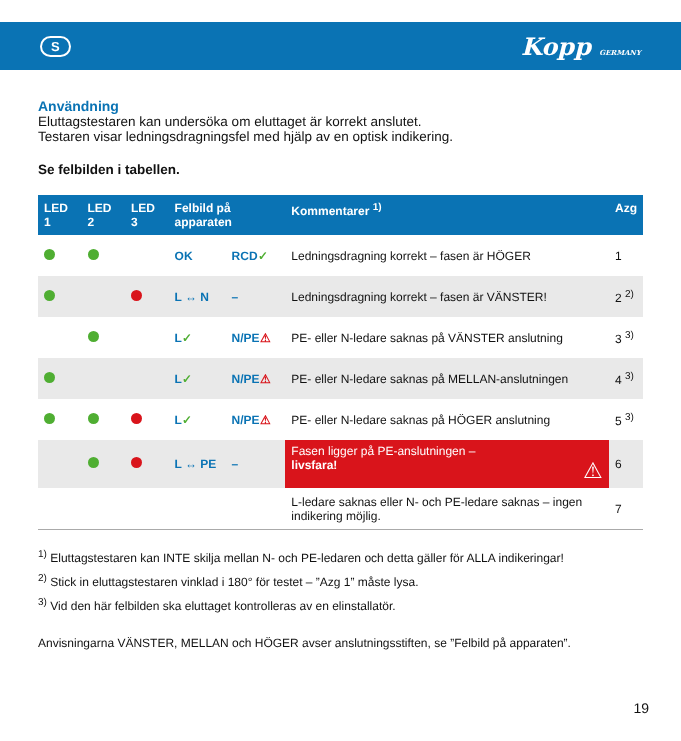S Kopp GERMANY
Användning
Eluttagstestaren kan undersöka om eluttaget är korrekt anslutet.
Testaren visar ledningsdragningsfel med hjälp av en optisk indikering.
Se felbilden i tabellen.
| LED 1 | LED 2 | LED 3 | Felbild på apparaten | | Kommentarer <sup>1)</sup> | Azg |
| --- | --- | --- | --- | --- | --- | --- |
| | | | OK | RCD ✓ | Ledningsdragning korrekt – fasen är HÖGER | 1 |
| | | | L ↔ N | – | Ledningsdragning korrekt – fasen är VÄNSTER! | 2 <sup>2)</sup> |
| | | | L ✓ | N/PE ⚠ | PE- eller N-ledare saknas på VÄNSTER anslutning | 3 <sup>3)</sup> |
| | | | L ✓ | N/PE ⚠ | PE- eller N-ledare saknas på MELLAN-anslutningen | 4 <sup>3)</sup> |
| | | | L ✓ | N/PE ⚠ | PE- eller N-ledare saknas på HÖGER anslutning | 5 <sup>3)</sup> |
| | | | L ↔ PE | – | Fasen ligger på PE-anslutningen – livsfara! ⚠ | 6 |
| | | | | | L-ledare saknas eller N- och PE-ledare saknas – ingen indikering möjlig. | 7 |
<sup>1)</sup> Eluttagstestaren kan INTE skilja mellan N- och PE-ledaren och detta gäller för ALLA indikeringar!
<sup>2)</sup> Stick in eluttagstestaren vinklad i 180° för testet – ”Azg 1” måste lysa.
<sup>3)</sup> Vid den här felbilden ska eluttaget kontrolleras av en elinstallatör.
Anvisningarna VÄNSTER, MELLAN och HÖGER avser anslutningsstiften, se ”Felbild på apparaten”.
19